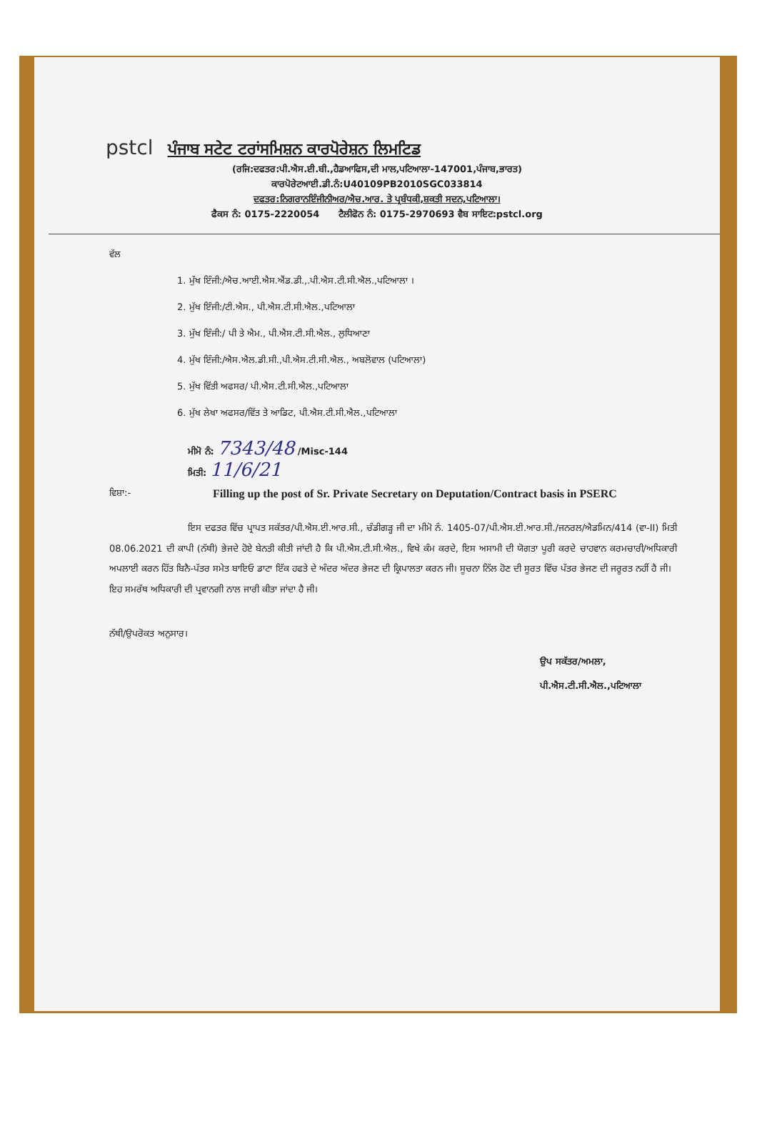pstcl ਪੰਜਾਬ ਸਟੇਟ ਟਰਾਂਸਮਿਸ਼ਨ ਕਾਰਪੋਰੇਸ਼ਨ ਲਿਮਟਿਡ
(ਰਜਿ:ਦਫਤਰ:ਪੀ.ਐਸ.ਈ.ਬੀ.,ਹੈਡਆਫਿਸ,ਦੀ ਮਾਲ,ਪਟਿਆਲਾ-147001,ਪੰਜਾਬ,ਭਾਰਤ)
ਕਾਰਪੋਰੇਟਆਈ.ਡੀ.ਨੰ:U40109PB2010SGC033814
ਦਫਤਰ:ਨਿਗਰਾਨਇੰਜੀਨੀਅਰ/ਐਚ.ਆਰ. ਤੇ ਪ੍ਰਬੰਧਕੀ,ਸ਼ਕਤੀ ਸਦਨ,ਪਟਿਆਲਾ।
ਫੈਕਸ ਨੰ: 0175-2220054 ਟੈਲੀਫੋਨ ਨੰ: 0175-2970693 ਵੈਬ ਸਾਇਟ:pstcl.org
ਵੱਲ
1. ਮੁੱਖ ਇੰਜੀ:/ਐਚ.ਆਈ.ਐਸ.ਐਂਡ.ਡੀ.,.ਪੀ.ਐਸ.ਟੀ.ਸੀ.ਐਲ.,ਪਟਿਆਲਾ ।
2. ਮੁੱਖ ਇੰਜੀ:/ਟੀ.ਐਸ., ਪੀ.ਐਸ.ਟੀ.ਸੀ.ਐਲ.,ਪਟਿਆਲਾ
3. ਮੁੱਖ ਇੰਜੀ:/ ਪੀ ਤੇ ਐਮ., ਪੀ.ਐਸ.ਟੀ.ਸੀ.ਐਲ., ਲੁਧਿਆਣਾ
4. ਮੁੱਖ ਇੰਜੀ:/ਐਸ.ਐਲ.ਡੀ.ਸੀ.,ਪੀ.ਐਸ.ਟੀ.ਸੀ.ਐਲ., ਅਬਲੋਵਾਲ (ਪਟਿਆਲਾ)
5. ਮੁੱਖ ਵਿੱਤੀ ਅਫਸਰ/ ਪੀ.ਐਸ.ਟੀ.ਸੀ.ਐਲ.,ਪਟਿਆਲਾ
6. ਮੁੱਖ ਲੇਖਾ ਅਫਸਰ/ਵਿੱਤ ਤੇ ਆਡਿਟ, ਪੀ.ਐਸ.ਟੀ.ਸੀ.ਐਲ.,ਪਟਿਆਲਾ
ਮੀਮੋ ਨੰ: 7343/48 /Misc-144
ਮਿਤੀ: 11/6/21
ਵਿਸ਼ਾ:- Filling up the post of Sr. Private Secretary on Deputation/Contract basis in PSERC
ਇਸ ਦਫਤਰ ਵਿੱਚ ਪ੍ਰਾਪਤ ਸਕੱਤਰ/ਪੀ.ਐਸ.ਈ.ਆਰ.ਸੀ., ਚੰਡੀਗੜ੍ਹ ਜੀ ਦਾ ਮੀਮੋ ਨੰ. 1405-07/ਪੀ.ਐਸ.ਈ.ਆਰ.ਸੀ./ਜਨਰਲ/ਐਡਮਿਨ/414 (ਵਾ-II) ਮਿਤੀ 08.06.2021 ਦੀ ਕਾਪੀ (ਨੱਥੀ) ਭੇਜਦੇ ਹੋਏ ਬੇਨਤੀ ਕੀਤੀ ਜਾਂਦੀ ਹੈ ਕਿ ਪੀ.ਐਸ.ਟੀ.ਸੀ.ਐਲ., ਵਿਖੇ ਕੰਮ ਕਰਦੇ, ਇਸ ਅਸਾਮੀ ਦੀ ਯੋਗਤਾ ਪੂਰੀ ਕਰਦੇ ਚਾਹਵਾਨ ਕਰਮਚਾਰੀ/ਅਧਿਕਾਰੀ ਅਪਲਾਈ ਕਰਨ ਹਿੱਤ ਬਿਨੈ-ਪੱਤਰ ਸਮੇਤ ਬਾਇਓ ਡਾਟਾ ਇੱਕ ਹਫਤੇ ਦੇ ਅੰਦਰ ਅੰਦਰ ਭੇਜਣ ਦੀ ਕ੍ਰਿਪਾਲਤਾ ਕਰਨ ਜੀ। ਸੂਚਨਾ ਨਿੱਲ ਹੋਣ ਦੀ ਸੂਰਤ ਵਿੱਚ ਪੱਤਰ ਭੇਜਣ ਦੀ ਜਰੂਰਤ ਨਹੀਂ ਹੈ ਜੀ।
ਇਹ ਸਮਰੱਥ ਅਧਿਕਾਰੀ ਦੀ ਪ੍ਰਵਾਨਗੀ ਨਾਲ ਜਾਰੀ ਕੀਤਾ ਜਾਂਦਾ ਹੈ ਜੀ।
ਨੱਥੀ/ਉਪਰੋਕਤ ਅਨੁਸਾਰ। ਉਪ ਸਕੱਤਰ/ਅਮਲਾ,
ਪੀ.ਐਸ.ਟੀ.ਸੀ.ਐਲ.,ਪਟਿਆਲਾ